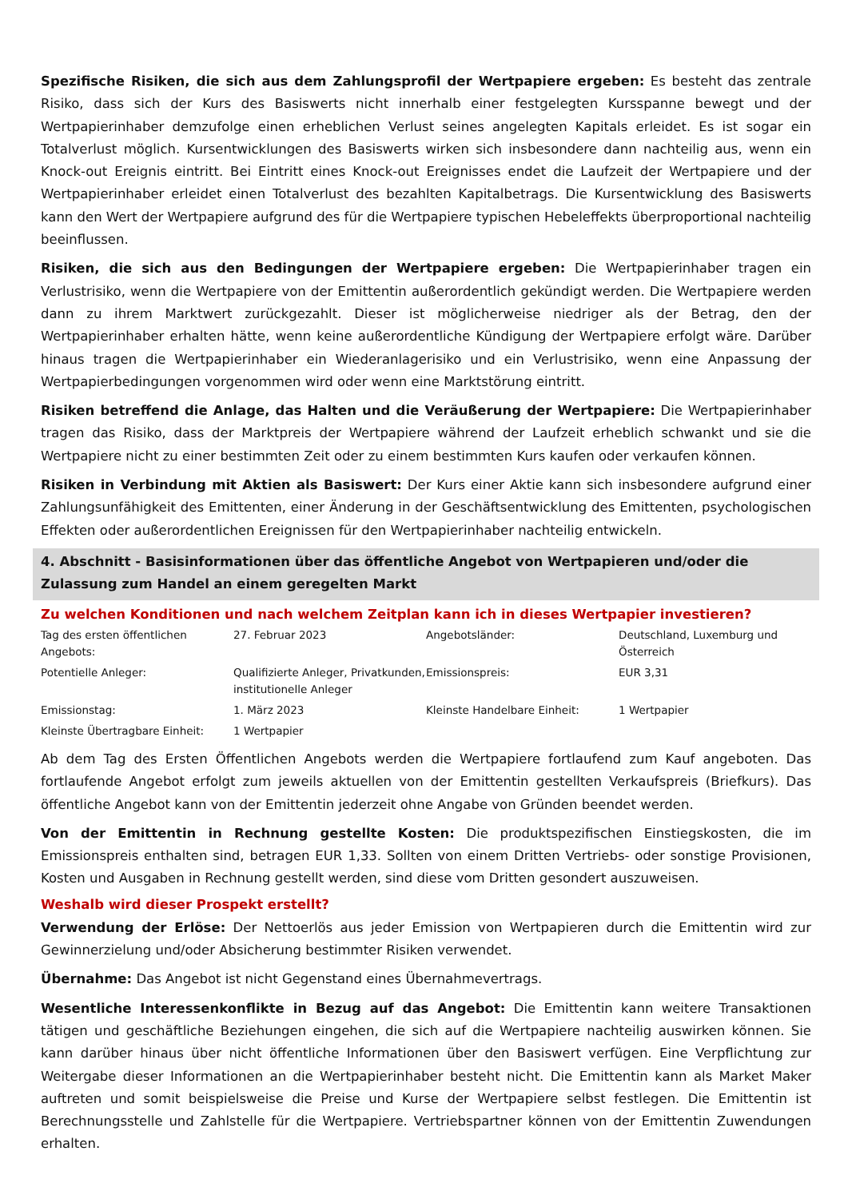Spezifische Risiken, die sich aus dem Zahlungsprofil der Wertpapiere ergeben: Es besteht das zentrale Risiko, dass sich der Kurs des Basiswerts nicht innerhalb einer festgelegten Kursspanne bewegt und der Wertpapierinhaber demzufolge einen erheblichen Verlust seines angelegten Kapitals erleidet. Es ist sogar ein Totalverlust möglich. Kursentwicklungen des Basiswerts wirken sich insbesondere dann nachteilig aus, wenn ein Knock-out Ereignis eintritt. Bei Eintritt eines Knock-out Ereignisses endet die Laufzeit der Wertpapiere und der Wertpapierinhaber erleidet einen Totalverlust des bezahlten Kapitalbetrags. Die Kursentwicklung des Basiswerts kann den Wert der Wertpapiere aufgrund des für die Wertpapiere typischen Hebeleffekts überproportional nachteilig beeinflussen.
Risiken, die sich aus den Bedingungen der Wertpapiere ergeben: Die Wertpapierinhaber tragen ein Verlustrisiko, wenn die Wertpapiere von der Emittentin außerordentlich gekündigt werden. Die Wertpapiere werden dann zu ihrem Marktwert zurückgezahlt. Dieser ist möglicherweise niedriger als der Betrag, den der Wertpapierinhaber erhalten hätte, wenn keine außerordentliche Kündigung der Wertpapiere erfolgt wäre. Darüber hinaus tragen die Wertpapierinhaber ein Wiederanlagerisiko und ein Verlustrisiko, wenn eine Anpassung der Wertpapierbedingungen vorgenommen wird oder wenn eine Marktstörung eintritt.
Risiken betreffend die Anlage, das Halten und die Veräußerung der Wertpapiere: Die Wertpapierinhaber tragen das Risiko, dass der Marktpreis der Wertpapiere während der Laufzeit erheblich schwankt und sie die Wertpapiere nicht zu einer bestimmten Zeit oder zu einem bestimmten Kurs kaufen oder verkaufen können.
Risiken in Verbindung mit Aktien als Basiswert: Der Kurs einer Aktie kann sich insbesondere aufgrund einer Zahlungsunfähigkeit des Emittenten, einer Änderung in der Geschäftsentwicklung des Emittenten, psychologischen Effekten oder außerordentlichen Ereignissen für den Wertpapierinhaber nachteilig entwickeln.
4. Abschnitt - Basisinformationen über das öffentliche Angebot von Wertpapieren und/oder die Zulassung zum Handel an einem geregelten Markt
Zu welchen Konditionen und nach welchem Zeitplan kann ich in dieses Wertpapier investieren?
| Tag des ersten öffentlichen Angebots: | 27. Februar 2023 | Angebotsländer: | Deutschland, Luxemburg und Österreich |
| Potentielle Anleger: | Qualifizierte Anleger, Privatkunden, institutionelle Anleger | Emissionspreis: | EUR 3,31 |
| Emissionstag: | 1. März 2023 | Kleinste Handelbare Einheit: | 1 Wertpapier |
| Kleinste Übertragbare Einheit: | 1 Wertpapier | | |
Ab dem Tag des Ersten Öffentlichen Angebots werden die Wertpapiere fortlaufend zum Kauf angeboten. Das fortlaufende Angebot erfolgt zum jeweils aktuellen von der Emittentin gestellten Verkaufspreis (Briefkurs). Das öffentliche Angebot kann von der Emittentin jederzeit ohne Angabe von Gründen beendet werden.
Von der Emittentin in Rechnung gestellte Kosten: Die produktspezifischen Einstiegskosten, die im Emissionspreis enthalten sind, betragen EUR 1,33. Sollten von einem Dritten Vertriebs- oder sonstige Provisionen, Kosten und Ausgaben in Rechnung gestellt werden, sind diese vom Dritten gesondert auszuweisen.
Weshalb wird dieser Prospekt erstellt?
Verwendung der Erlöse: Der Nettoerlös aus jeder Emission von Wertpapieren durch die Emittentin wird zur Gewinnerzielung und/oder Absicherung bestimmter Risiken verwendet.
Übernahme: Das Angebot ist nicht Gegenstand eines Übernahmevertrags.
Wesentliche Interessenkonflikte in Bezug auf das Angebot: Die Emittentin kann weitere Transaktionen tätigen und geschäftliche Beziehungen eingehen, die sich auf die Wertpapiere nachteilig auswirken können. Sie kann darüber hinaus über nicht öffentliche Informationen über den Basiswert verfügen. Eine Verpflichtung zur Weitergabe dieser Informationen an die Wertpapierinhaber besteht nicht. Die Emittentin kann als Market Maker auftreten und somit beispielsweise die Preise und Kurse der Wertpapiere selbst festlegen. Die Emittentin ist Berechnungsstelle und Zahlstelle für die Wertpapiere. Vertriebspartner können von der Emittentin Zuwendungen erhalten.